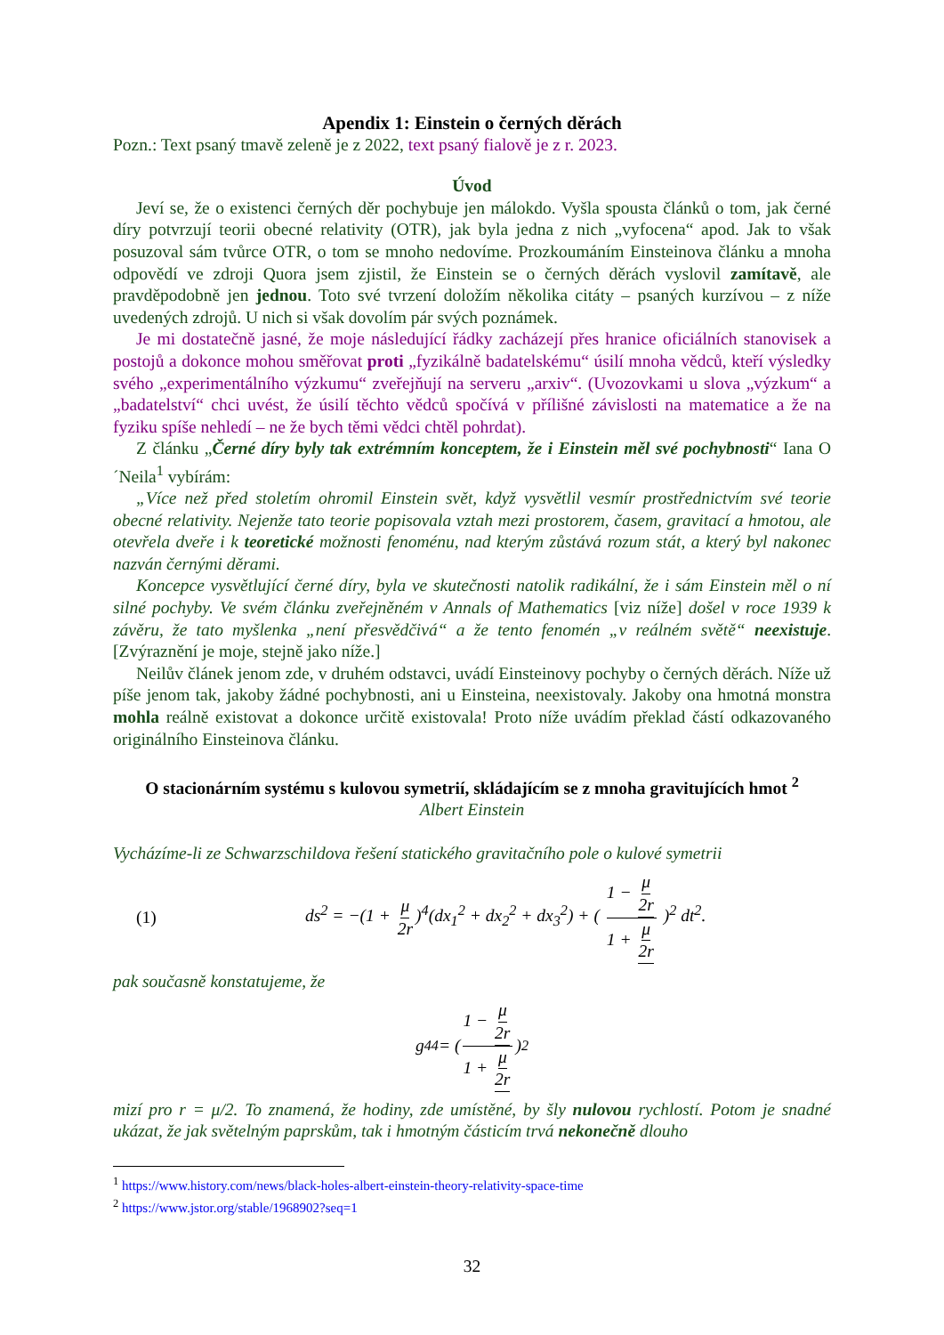Apendix 1: Einstein o černých děrách
Pozn.: Text psaný tmavě zeleně je z 2022, text psaný fialově je z r. 2023.
Úvod
Jeví se, že o existenci černých děr pochybuje jen málokdo. Vyšla spousta článků o tom, jak černé díry potvrzují teorii obecné relativity (OTR), jak byla jedna z nich „vyfocena“ apod. Jak to však posuzoval sám tvůrce OTR, o tom se mnoho nedovíme. Prozkoumáním Einsteinova článku a mnoha odpovědí ve zdroji Quora jsem zjistil, že Einstein se o černých děrách vyslovil zamítavě, ale pravděpodobně jen jednou. Toto své tvrzení doložím několika citáty – psaných kurzívou – z níže uvedených zdrojů. U nich si však dovolím pár svých poznámek.
Je mi dostatečně jasné, že moje následující řádky zacházejí přes hranice oficiálních stanovisek a postojů a dokonce mohou směřovat proti „fyzikálně badatelskému“ úsilí mnoha vědců, kteří výsledky svého „experimentálního výzkumu“ zveřejňují na serveru „arxiv“. (Uvozovkami u slova „výzkum“ a „badatelství“ chci uvést, že úsilí těchto vědců spočívá v přílišné závislosti na matematice a že na fyziku spíše nehledí – ne že bych těmi vědci chtěl pohrdat).
Z článku „Černé díry byly tak extrémním konceptem, že i Einstein měl své pochybnosti“ Iana O´Neila<sup>1</sup> vybírám:
„Více než před stoletím ohromil Einstein svět, když vysvětlil vesmír prostřednictvím své teorie obecné relativity. Nejenže tato teorie popisovala vztah mezi prostorem, časem, gravitací a hmotou, ale otevřela dveře i k teoretické možnosti fenoménu, nad kterým zůstává rozum stát, a který byl nakonec nazván černými děrami.
Koncepce vysvětlující černé díry, byla ve skutečnosti natolik radikální, že i sám Einstein měl o ní silné pochyby. Ve svém článku zveřejněném v Annals of Mathematics [viz níže] došel v roce 1939 k závěru, že tato myšlenka „není přesvědčivá“ a že tento fenomén „v reálném světě“ neexistuje. [Zvýraznění je moje, stejně jako níže.]
Neilův článek jenom zde, v druhém odstavci, uvádí Einsteinovy pochyby o černých děrách. Níže už píše jenom tak, jakoby žádné pochybnosti, ani u Einsteina, neexistovaly. Jakoby ona hmotná monstra mohla reálně existovat a dokonce určitě existovala! Proto níže uvádím překlad částí odkazovaného originálního Einsteinova článku.
O stacionárním systému s kulovou symetrií, skládajícím se z mnoha gravitujících hmot <sup>2</sup>
Albert Einstein
Vycházíme-li ze Schwarzschildova řešení statického gravitačního pole o kulové symetrii
(1) ds<sup>2</sup> = −(1 + μ 2r)<sup>4</sup>(dx<sub>1</sub><sup>2</sup> + dx<sub>2</sub><sup>2</sup> + dx<sub>3</sub><sup>2</sup>) + ( 1 − μ 2r 1 + μ 2r )<sup>2</sup> dt<sup>2</sup>.
pak současně konstatujeme, že
g<sub>44</sub> = ( 1 − μ 2r 1 + μ 2r )<sup>2</sup>
mizí pro r = μ/2. To znamená, že hodiny, zde umístěné, by šly nulovou rychlostí. Potom je snadné ukázat, že jak světelným paprskům, tak i hmotným částicím trvá nekonečně dlouho
<sup>1</sup> https://www.history.com/news/black-holes-albert-einstein-theory-relativity-space-time
<sup>2</sup> https://www.jstor.org/stable/1968902?seq=1
32